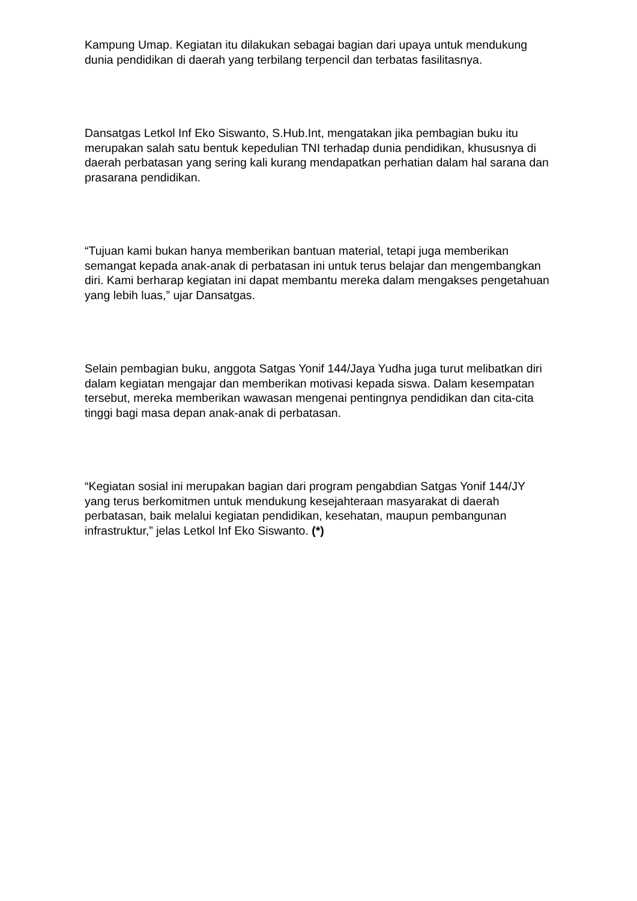Kampung Umap. Kegiatan itu dilakukan sebagai bagian dari upaya untuk mendukung dunia pendidikan di daerah yang terbilang terpencil dan terbatas fasilitasnya.
Dansatgas Letkol Inf Eko Siswanto, S.Hub.Int, mengatakan jika pembagian buku itu merupakan salah satu bentuk kepedulian TNI terhadap dunia pendidikan, khususnya di daerah perbatasan yang sering kali kurang mendapatkan perhatian dalam hal sarana dan prasarana pendidikan.
“Tujuan kami bukan hanya memberikan bantuan material, tetapi juga memberikan semangat kepada anak-anak di perbatasan ini untuk terus belajar dan mengembangkan diri. Kami berharap kegiatan ini dapat membantu mereka dalam mengakses pengetahuan yang lebih luas,” ujar Dansatgas.
Selain pembagian buku, anggota Satgas Yonif 144/Jaya Yudha juga turut melibatkan diri dalam kegiatan mengajar dan memberikan motivasi kepada siswa. Dalam kesempatan tersebut, mereka memberikan wawasan mengenai pentingnya pendidikan dan cita-cita tinggi bagi masa depan anak-anak di perbatasan.
“Kegiatan sosial ini merupakan bagian dari program pengabdian Satgas Yonif 144/JY yang terus berkomitmen untuk mendukung kesejahteraan masyarakat di daerah perbatasan, baik melalui kegiatan pendidikan, kesehatan, maupun pembangunan infrastruktur,” jelas Letkol Inf Eko Siswanto. (*)